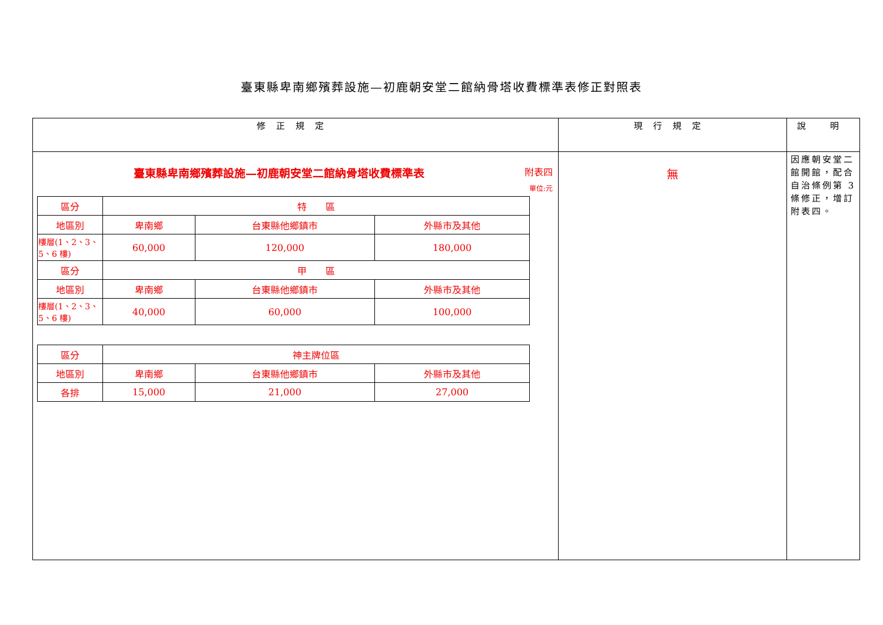臺東縣卑南鄉殯葬設施—初鹿朝安堂二館納骨塔收費標準表修正對照表
| 修正規定 | 現行規定 | 說 明 |
| --- | --- | --- |
| 臺東縣卑南鄉殯葬設施—初鹿朝安堂二館納骨塔收費標準表 附表四 單位:元 / 區分 / 特 區 / / / / 地區別 / 卑南鄉 / 台東縣他鄉鎮市 / 外縣市及其他 / / 樓層(1、2、3、5、6 樓) / 60,000 / 120,000 / 180,000 / / 區分 / 甲 區 / / / / 地區別 / 卑南鄉 / 台東縣他鄉鎮市 / 外縣市及其他 / / 樓層(1、2、3、5、6 樓) / 40,000 / 60,000 / 100,000 / / 區分 / 神主牌位區 / / / / 地區別 / 卑南鄉 / 台東縣他鄉鎮市 / 外縣市及其他 / / 各排 / 15,000 / 21,000 / 27,000 / | 無 | 因應朝安堂二館開館，配合自治條例第 3 條修正，增訂附表四。 |